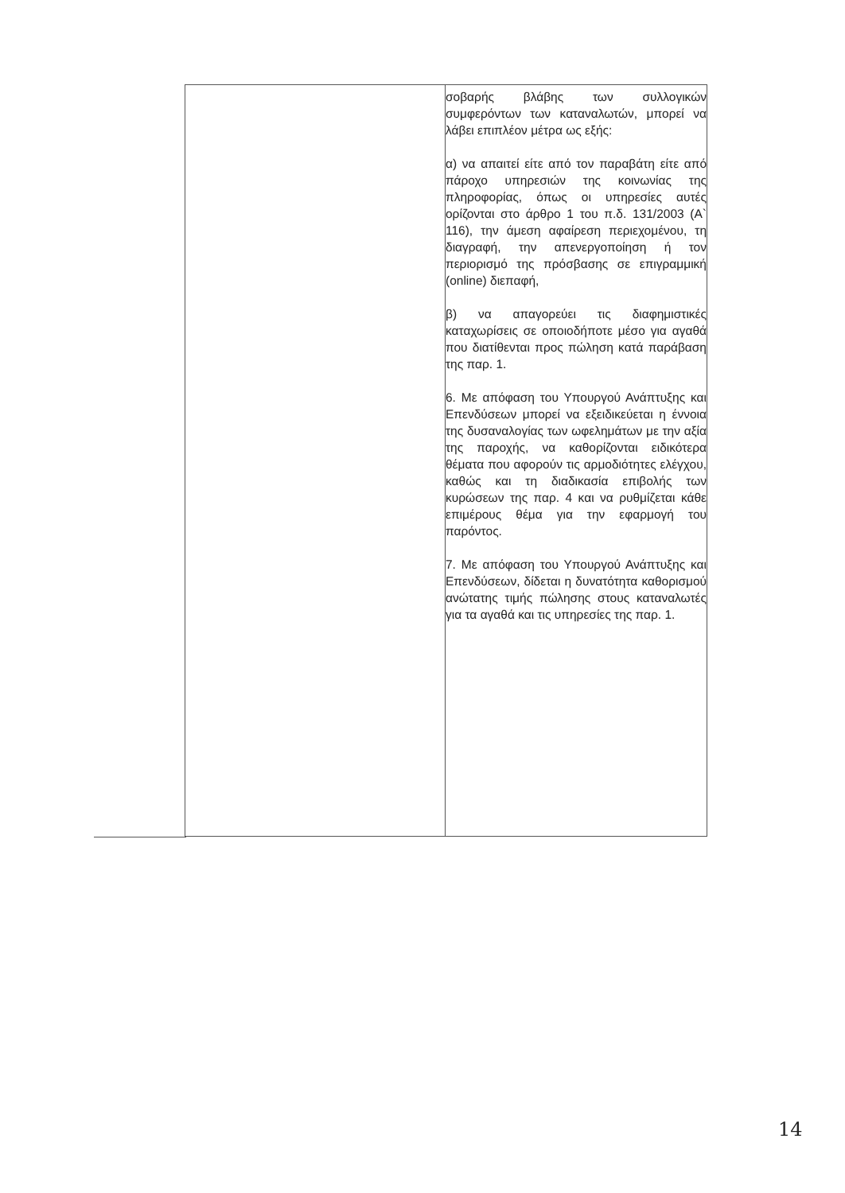| | σοβαρής βλάβης των συλλογικών συμφερόντων των καταναλωτών, μπορεί να λάβει επιπλέον μέτρα ως εξής: α) να απαιτεί είτε από τον παραβάτη είτε από πάροχο υπηρεσιών της κοινωνίας της πληροφορίας, όπως οι υπηρεσίες αυτές ορίζονται στο άρθρο 1 του π.δ. 131/2003 (Α` 116), την άμεση αφαίρεση περιεχομένου, τη διαγραφή, την απενεργοποίηση ή τον περιορισμό της πρόσβασης σε επιγραμμική (online) διεπαφή, β) να απαγορεύει τις διαφημιστικές καταχωρίσεις σε οποιοδήποτε μέσο για αγαθά που διατίθενται προς πώληση κατά παράβαση της παρ. 1. 6. Με απόφαση του Υπουργού Ανάπτυξης και Επενδύσεων μπορεί να εξειδικεύεται η έννοια της δυσαναλογίας των ωφελημάτων με την αξία της παροχής, να καθορίζονται ειδικότερα θέματα που αφορούν τις αρμοδιότητες ελέγχου, καθώς και τη διαδικασία επιβολής των κυρώσεων της παρ. 4 και να ρυθμίζεται κάθε επιμέρους θέμα για την εφαρμογή του παρόντος. 7. Με απόφαση του Υπουργού Ανάπτυξης και Επενδύσεων, δίδεται η δυνατότητα καθορισμού ανώτατης τιμής πώλησης στους καταναλωτές για τα αγαθά και τις υπηρεσίες της παρ. 1. |
14